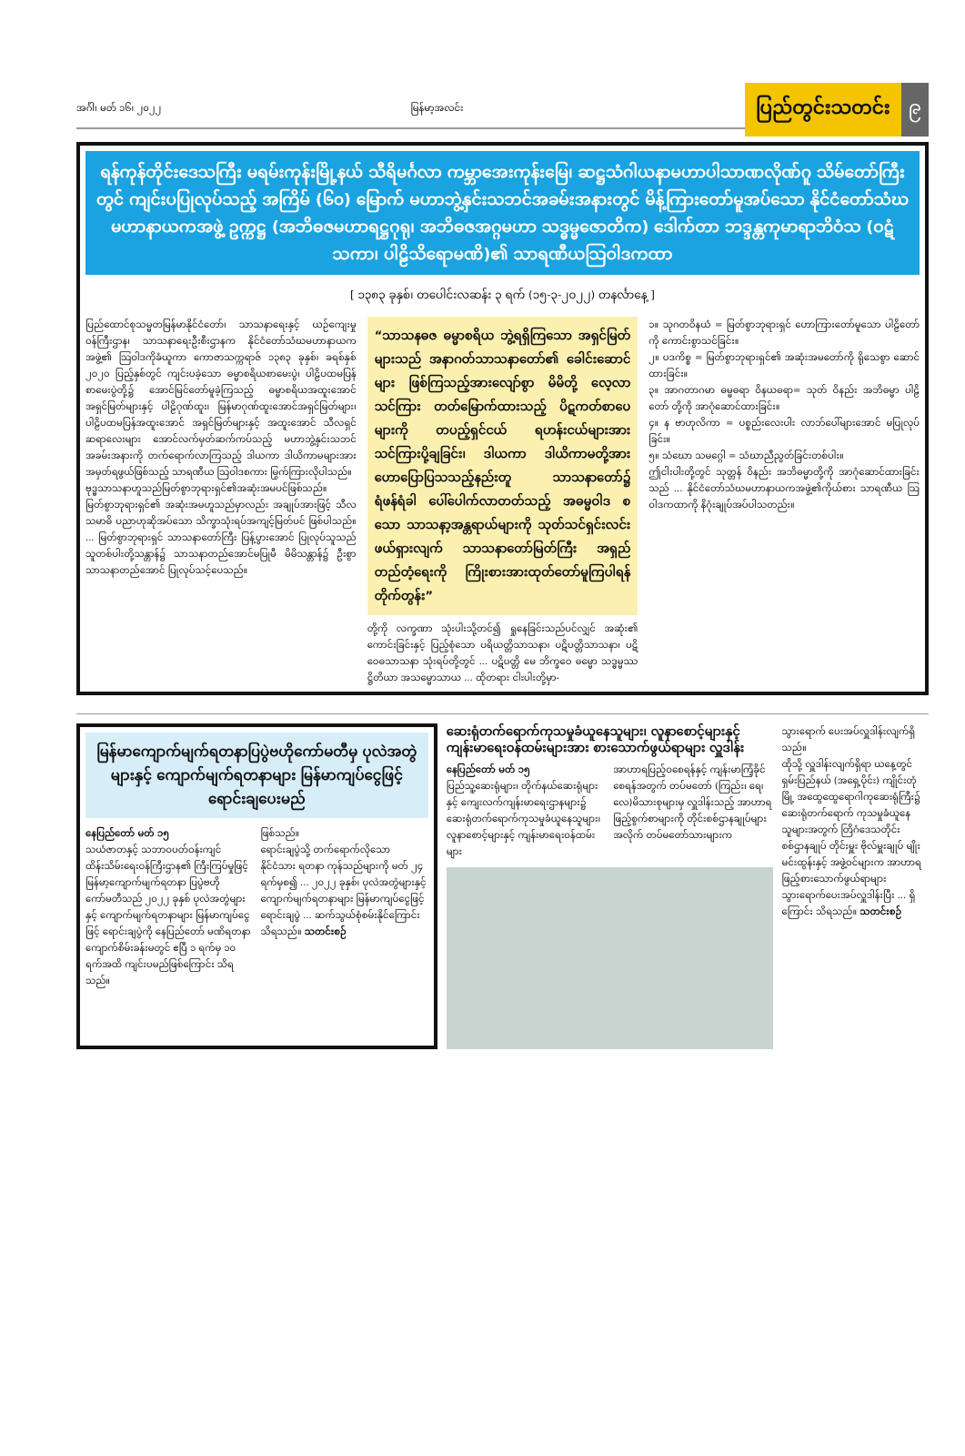အင်္ဂါ၊ မတ် ၁၆၊ ၂၀၂၂ မြန်မာ့အလင်း ပြည်တွင်းသတင်း ၉
ရန်ကုန်တိုင်းဒေသကြီး မရမ်းကုန်းမြို့နယ် သီရိမင်္ဂလာ ကမ္ဘာအေးကုန်းမြေ၊ ဆဋ္ဌသံဂါယနာမဟာပါသာဏလိုဏ်ဂူ သိမ်တော်ကြီးတွင် ကျင်းပပြုလုပ်သည့် အကြိမ် (၆၀) မြောက် မဟာဘွဲ့နှင်းသဘင်အခမ်းအနားတွင် မိန့်ကြားတော်မူအပ်သော နိုင်ငံတော်သံဃမဟာနာယကအဖွဲ့ ဥက္ကဋ္ဌ (အဘိဓဇမဟာရဋ္ဌဂုရု၊ အဘိဓဇအဂ္ဂမဟာ သဒ္ဓမ္မဇောတိက) ဒေါက်တာ ဘဒ္ဒန္တကုမာရာဘိဝံသ (ဝဋံသကာ၊ ပါဠိသိရောမဏိ)၏ သာရဏီယသြဝါဒကထာ
[ ၁၃၈၃ ခုနှစ်၊ တပေါင်းလဆန်း ၃ ရက် (၁၅-၃-၂၀၂၂) တနင်္လာနေ့ ]
ပြည်ထောင်စုသမ္မတမြန်မာနိုင်ငံတော်၊ သာသနာရေးနှင့် ယဉ်ကျေးမှုဝန်ကြီးဌာန၊ သာသနာရေးဦးစီးဌာနက နိုင်ငံတော်သံဃမဟာနာယကအဖွဲ့၏ သြဝါဒကိုခံယူကာ ကောဇာသက္ကရာဇ် ၁၃၈၃ ခုနှစ်၊ ခရစ်နှစ် ၂၀၂၀ ပြည့်နှစ်တွင် ကျင်းပခဲ့သော ဓမ္မာစရိယစာမေးပွဲ၊ ပါဠိပထမပြန်စာမေးပွဲတို့၌ အောင်မြင်တော်မူခဲ့ကြသည့် ဓမ္မာစရိယအထူးအောင် အရှင်မြတ်များနှင့် ပါဠိဂုဏ်ထူး၊ မြန်မာဂုဏ်ထူးအောင်အရှင်မြတ်များ၊ ပါဠိပထမပြန်အထူးအောင် အရှင်မြတ်များနှင့် အထူးအောင် သီလရှင်ဆရာလေးများ အောင်လက်မှတ်ဆက်ကပ်သည့် မဟာဘွဲ့နှင်းသဘင်အခမ်းအနားကို တက်ရောက်လာကြသည့် ဒါယကာ ဒါယိကာမများအား အမှတ်ရဖွယ်ဖြစ်သည့် သာရဏီယ သြဝါဒစကား မြွက်ကြားလိုပါသည်။
ဗုဒ္ဓသာသနာဟူသည်မြတ်စွာဘုရားရှင်၏အဆုံးအမပင်ဖြစ်သည်။ မြတ်စွာဘုရားရှင်၏ အဆုံးအမဟူသည်မှာလည်း အချုပ်အားဖြင့် သီလ သမာဓိ ပညာဟုဆိုအပ်သော သိက္ခာသုံးရပ်အကျင့်မြတ်ပင် ဖြစ်ပါသည်။ ... မြတ်စွာဘုရားရှင် သာသနာတော်ကြီး ပြန့်ပွားအောင် ပြုလုပ်သူသည် သူတစ်ပါးတို့သန္တာန်၌ သာသနာတည်အောင်မပြုမီ မိမိသန္တာန်၌ ဦးစွာသာသနာတည်အောင် ပြုလုပ်သင့်ပေသည်။
“သာသနဓဇ ဓမ္မာစရိယ ဘွဲ့ရရှိကြသော အရှင်မြတ်များသည် အနာဂတ်သာသနာတော်၏ ခေါင်းဆောင်များ ဖြစ်ကြသည့်အားလျော်စွာ မိမိတို့ လေ့လာသင်ကြား တတ်မြောက်ထားသည့် ပိဋကတ်စာပေများကို တပည့်ရှင်ငယ် ရဟန်းငယ်များအား သင်ကြားပို့ချခြင်း၊ ဒါယကာ ဒါယိကာမတို့အား ဟောပြောပြသသည့်နည်းတူ သာသနာတော်၌ ရံဖန်ရံခါ ပေါ်ပေါက်လာတတ်သည့် အဓမ္မဝါဒ စသော သာသနာ့အန္တရာယ်များကို သုတ်သင်ရှင်းလင်း ဖယ်ရှားလျက် သာသနာတော်မြတ်ကြီး အရှည်တည်တံ့ရေးကို ကြိုးစားအားထုတ်တော်မူကြပါရန် တိုက်တွန်း”
တို့ကို လက္ခဏာ သုံးပါးသို့တင်၍ ရှုနေခြင်းသည်ပင်လျှင် အဆုံး၏ ကောင်းခြင်းနှင့် ပြည့်စုံသော ပရိယတ္တိသာသနာ၊ ပဋိပတ္တိသာသနာ၊ ပဋိဝေဓသာသနာ သုံးရပ်တို့တွင် ... ပဋိပတ္တိ မေ ဘိက္ခဝေ ဓမ္မော သဒ္ဓမ္မဿ ဋ္ဌိတိယာ အသမ္မောသာယ ... ထိုတရား ငါးပါးတို့မှာ-
၁။ သုဂတဝိနယံ = မြတ်စွာဘုရားရှင် ဟောကြားတော်မူသော ပါဠိတော်ကို ကောင်းစွာသင်ခြင်း။
၂။ ပဒကိစ္စ = မြတ်စွာဘုရားရှင်၏ အဆုံးအမတော်ကို ရိုသေစွာ ဆောင်ထားခြင်း။
၃။ အာဂတာဂမာ ဓမ္မဓရာ ဝိနယဓရာ= သုတ် ဝိနည်း အဘိဓမ္မာ ပါဠိတော် တို့ကို အာဂုံဆောင်ထားခြင်း။
၄။ န ဗာဟုလိကာ = ပစ္စည်းလေးပါး လာဘ်ပေါ်များအောင် မပြုလုပ်ခြင်း။
၅။ သံဃော သမဂ္ဂေါ = သံဃာညီညွတ်ခြင်းတစ်ပါး။
ဤငါးပါးတို့တွင် သုတ္တန် ဝိနည်း အဘိဓမ္မာတို့ကို အာဂုံဆောင်ထားခြင်းသည် ... နိုင်ငံတော်သံဃမဟာနာယကအဖွဲ့၏ကိုယ်စား သာရဏီယ သြဝါဒကထာကို နိဂုံးချုပ်အပ်ပါသတည်း။
မြန်မာကျောက်မျက်ရတနာပြပွဲဗဟိုကော်မတီမှ ပုလဲအတွဲများနှင့် ကျောက်မျက်ရတနာများ မြန်မာကျပ်ငွေဖြင့် ရောင်းချပေးမည်
နေပြည်တော် မတ် ၁၅
သယံဇာတနှင့် သဘာဝပတ်ဝန်းကျင်ထိန်းသိမ်းရေးဝန်ကြီးဌာန၏ ကြီးကြပ်မှုဖြင့် မြန်မာ့ကျောက်မျက်ရတနာ ပြပွဲဗဟိုကော်မတီသည် ၂၀၂၂ ခုနှစ် ပုလဲအတွဲများနှင့် ကျောက်မျက်ရတနာများ မြန်မာကျပ်ငွေဖြင့် ရောင်းချပွဲကို နေပြည်တော် မဏိရတနာ ကျောက်စိမ်းခန်းမတွင် ဧပြီ ၁ ရက်မှ ၁၀ ရက်အထိ ကျင်းပမည်ဖြစ်ကြောင်း သိရသည်။
ဖြစ်သည်။
ရောင်းချပွဲသို့ တက်ရောက်လိုသော နိုင်ငံသား ရတနာ ကုန်သည်များကို မတ် ၂၄ ရက်မှစ၍ ... ၂၀၂၂ ခုနှစ်၊ ပုလဲအတွဲများနှင့်ကျောက်မျက်ရတနာများ မြန်မာကျပ်ငွေဖြင့် ရောင်းချပွဲ ... ဆက်သွယ်စုံစမ်းနိုင်ကြောင်း သိရသည်။ သတင်းစဉ်
ဆေးရုံတက်ရောက်ကုသမှုခံယူနေသူများ၊ လူနာစောင့်များနှင့် ကျန်းမာရေးဝန်ထမ်းများအား စားသောက်ဖွယ်ရာများ လှူဒါန်း
နေပြည်တော် မတ် ၁၅
ပြည်သူ့ဆေးရုံများ၊ တိုက်နယ်ဆေးရုံများနှင့် ကျေးလက်ကျန်းမာရေးဌာနများ၌ ဆေးရုံတက်ရောက်ကုသမှုခံယူနေသူများ၊ လူနာစောင့်များနှင့် ကျန်းမာရေးဝန်ထမ်းများ
အာဟာရပြည့်ဝစေရန်နှင့် ကျန်းမာကြံ့ခိုင်စေရန်အတွက် တပ်မတော် (ကြည်း၊ ရေ၊ လေ)မိသားစုများမှ လှူဒါန်းသည့် အာဟာရဖြည့်စွက်စာများကို တိုင်းစစ်ဌာနချုပ်များ အလိုက် တပ်မတော်သားများက
သွားရောက် ပေးအပ်လှူဒါန်းလျက်ရှိသည်။
ထိုသို့ လှူဒါန်းလျက်ရှိရာ ယနေ့တွင် ရှမ်းပြည်နယ် (အရှေ့ပိုင်း) ကျိုင်းတုံမြို့ အထွေထွေရောဂါကုဆေးရုံကြီး၌ ဆေးရုံတက်ရောက် ကုသမှုခံယူနေသူများအတွက် တြိဂံဒေသတိုင်းစစ်ဌာနချုပ် တိုင်းမှူး ဗိုလ်မှူးချုပ် မျိုးမင်းထွန်းနှင့် အဖွဲ့ဝင်များက အာဟာရဖြည့်စားသောက်ဖွယ်ရာများ သွားရောက်ပေးအပ်လှူဒါန်းပြီး ... ရှိကြောင်း သိရသည်။ သတင်းစဉ်